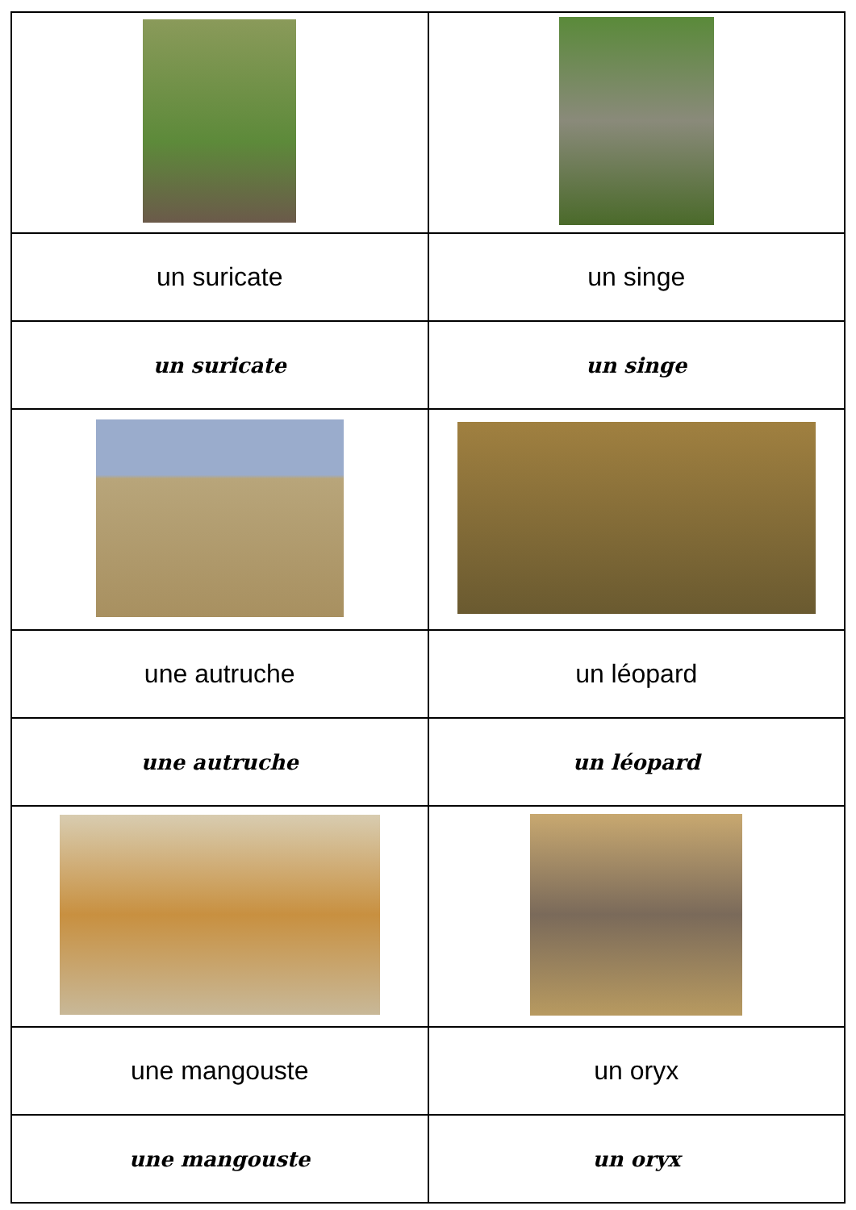| un suricate | un singe |
| un suricate | un singe |
| une autruche | un léopard |
| une autruche | un léopard |
| une mangouste | un oryx |
| une mangouste | un oryx |